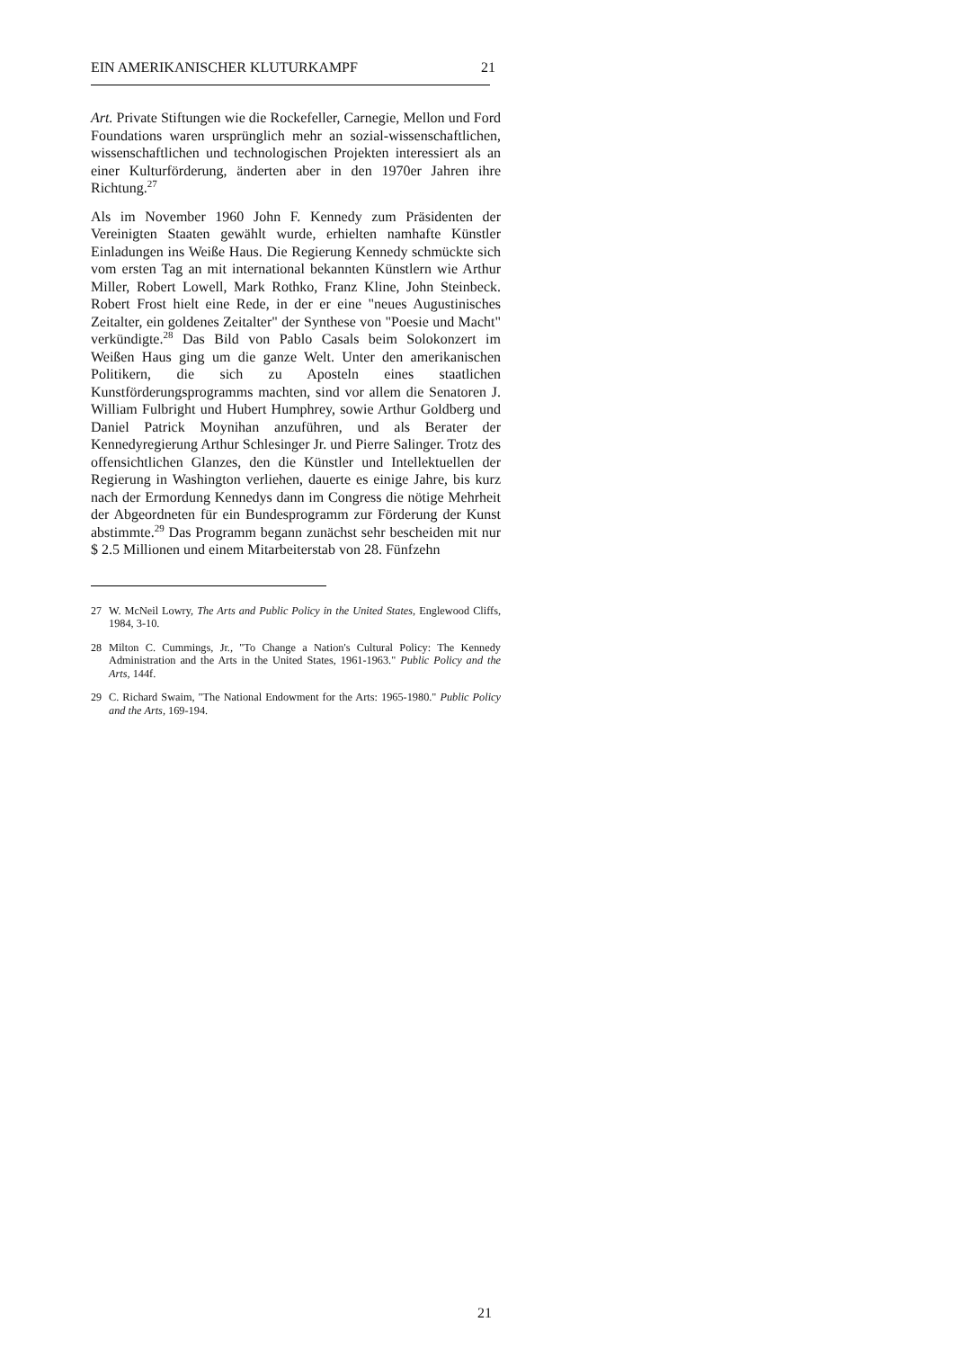EIN AMERIKANISCHER KLUTURKAMPF 21
Art. Private Stiftungen wie die Rockefeller, Carnegie, Mellon und Ford Foundations waren ursprünglich mehr an sozial-wissenschaftlichen, wissenschaftlichen und technologischen Projekten interessiert als an einer Kulturförderung, änderten aber in den 1970er Jahren ihre Richtung.<sup>27</sup>
Als im November 1960 John F. Kennedy zum Präsidenten der Vereinigten Staaten gewählt wurde, erhielten namhafte Künstler Einladungen ins Weiße Haus. Die Regierung Kennedy schmückte sich vom ersten Tag an mit international bekannten Künstlern wie Arthur Miller, Robert Lowell, Mark Rothko, Franz Kline, John Steinbeck. Robert Frost hielt eine Rede, in der er eine "neues Augustinisches Zeitalter, ein goldenes Zeitalter" der Synthese von "Poesie und Macht" verkündigte.<sup>28</sup> Das Bild von Pablo Casals beim Solokonzert im Weißen Haus ging um die ganze Welt. Unter den amerikanischen Politikern, die sich zu Aposteln eines staatlichen Kunstförderungsprogramms machten, sind vor allem die Senatoren J. William Fulbright und Hubert Humphrey, sowie Arthur Goldberg und Daniel Patrick Moynihan anzuführen, und als Berater der Kennedyregierung Arthur Schlesinger Jr. und Pierre Salinger. Trotz des offensichtlichen Glanzes, den die Künstler und Intellektuellen der Regierung in Washington verliehen, dauerte es einige Jahre, bis kurz nach der Ermordung Kennedys dann im Congress die nötige Mehrheit der Abgeordneten für ein Bundesprogramm zur Förderung der Kunst abstimmte.<sup>29</sup> Das Programm begann zunächst sehr bescheiden mit nur $ 2.5 Millionen und einem Mitarbeiterstab von 28. Fünfzehn
27 W. McNeil Lowry, The Arts and Public Policy in the United States, Englewood Cliffs, 1984, 3-10.
28 Milton C. Cummings, Jr., "To Change a Nation's Cultural Policy: The Kennedy Administration and the Arts in the United States, 1961-1963." Public Policy and the Arts, 144f.
29 C. Richard Swaim, "The National Endowment for the Arts: 1965-1980." Public Policy and the Arts, 169-194.
21